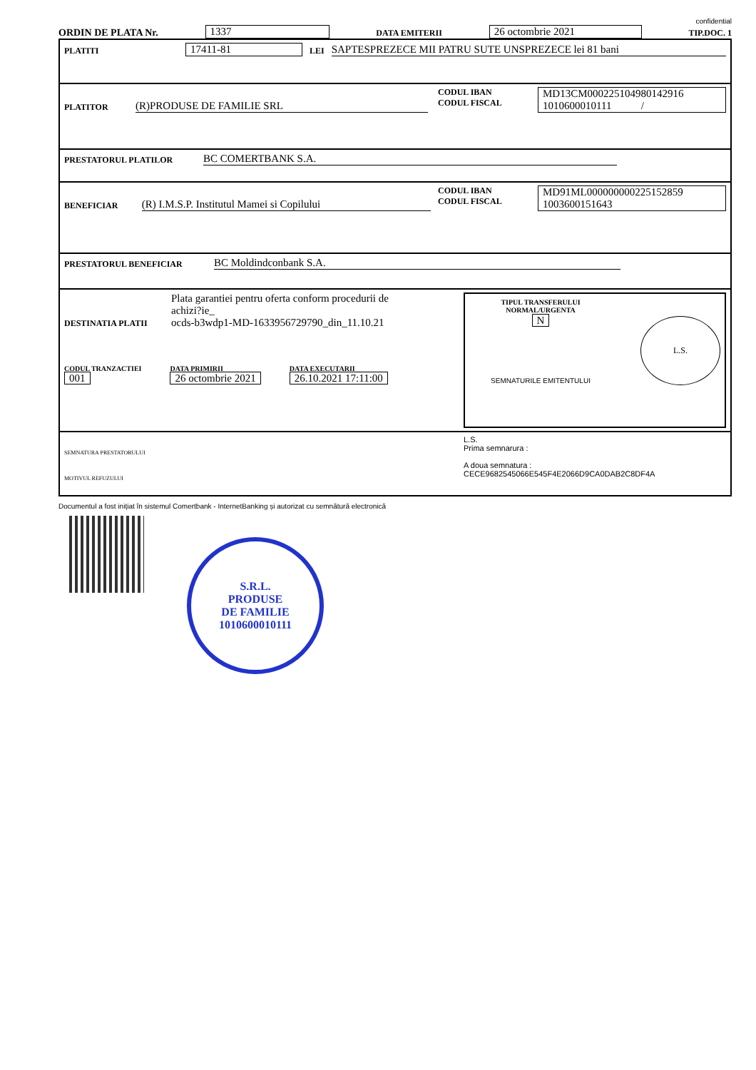confidential
ORDIN DE PLATA Nr. 1337 DATA EMITERII 26 octombrie 2021 TIP.DOC. 1
PLATITI 17411-81 LEI SAPTESPREZECE MII PATRU SUTE UNSPREZECE lei 81 bani
PLATITOR (R)PRODUSE DE FAMILIE SRL
CODUL IBAN
CODUL FISCAL
MD13CM000225104980142916
1010600010111 /
PRESTATORUL PLATILOR BC COMERTBANK S.A.
BENEFICIAR (R) I.M.S.P. Institutul Mamei si Copilului
CODUL IBAN
CODUL FISCAL
MD91ML000000000225152859
1003600151643
PRESTATORUL BENEFICIAR BC Moldindconbank S.A.
DESTINATIA PLATII Plata garantiei pentru oferta conform procedurii de
achizi?ie_
ocds-b3wdp1-MD-1633956729790_din_11.10.21
CODUL TRANZACTIEI
001
DATA PRIMIRII
26 octombrie 2021
DATA EXECUTARII
26.10.2021 17:11:00
TIPUL TRANSFERULUI
NORMAL/URGENTA
N
SEMNATURILE EMITENTULUI
L.S.
SEMNATURA PRESTATORULUI
MOTIVUL REFUZULUI
L.S.
Prima semnarura :
A doua semnatura :
CECE9682545066E545F4E2066D9CA0DAB2C8DF4A
Documentul a fost inițiat în sistemul Comertbank - InternetBanking și autorizat cu semnătură electronică
S.R.L.
PRODUSE
DE FAMILIE
1010600010111